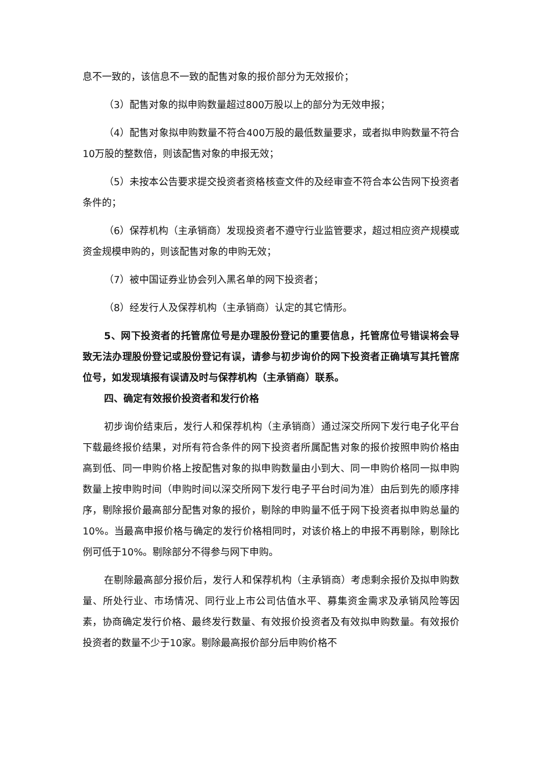息不一致的，该信息不一致的配售对象的报价部分为无效报价；
（3）配售对象的拟申购数量超过800万股以上的部分为无效申报；
（4）配售对象拟申购数量不符合400万股的最低数量要求，或者拟申购数量不符合10万股的整数倍，则该配售对象的申报无效；
（5）未按本公告要求提交投资者资格核查文件的及经审查不符合本公告网下投资者条件的；
（6）保荐机构（主承销商）发现投资者不遵守行业监管要求，超过相应资产规模或资金规模申购的，则该配售对象的申购无效；
（7）被中国证券业协会列入黑名单的网下投资者；
（8）经发行人及保荐机构（主承销商）认定的其它情形。
5、网下投资者的托管席位号是办理股份登记的重要信息，托管席位号错误将会导致无法办理股份登记或股份登记有误，请参与初步询价的网下投资者正确填写其托管席位号，如发现填报有误请及时与保荐机构（主承销商）联系。
四、确定有效报价投资者和发行价格
初步询价结束后，发行人和保荐机构（主承销商）通过深交所网下发行电子化平台下载最终报价结果，对所有符合条件的网下投资者所属配售对象的报价按照申购价格由高到低、同一申购价格上按配售对象的拟申购数量由小到大、同一申购价格同一拟申购数量上按申购时间（申购时间以深交所网下发行电子平台时间为准）由后到先的顺序排序，剔除报价最高部分配售对象的报价，剔除的申购量不低于网下投资者拟申购总量的10%。当最高申报价格与确定的发行价格相同时，对该价格上的申报不再剔除，剔除比例可低于10%。剔除部分不得参与网下申购。
在剔除最高部分报价后，发行人和保荐机构（主承销商）考虑剩余报价及拟申购数量、所处行业、市场情况、同行业上市公司估值水平、募集资金需求及承销风险等因素，协商确定发行价格、最终发行数量、有效报价投资者及有效拟申购数量。有效报价投资者的数量不少于10家。剔除最高报价部分后申购价格不